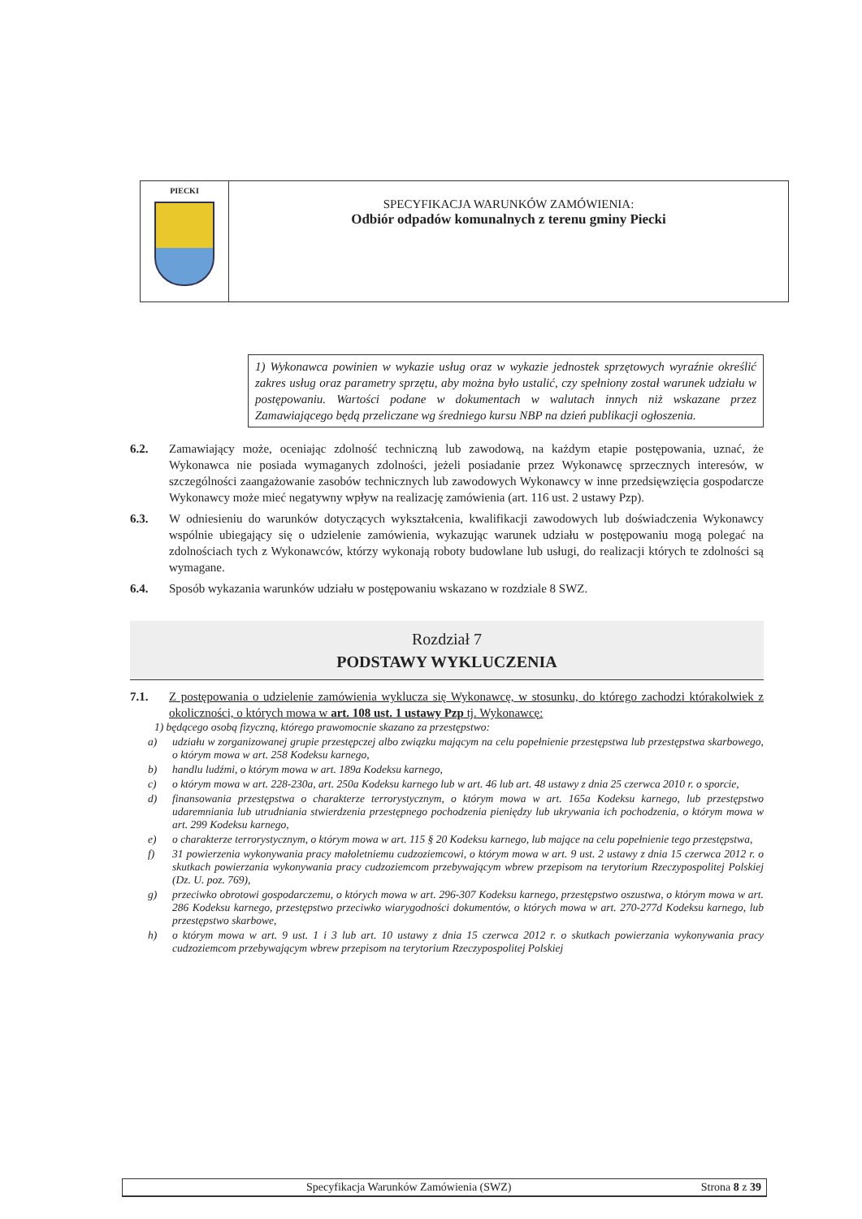PIECKI
SPECYFIKACJA WARUNKÓW ZAMÓWIENIA:
Odbiór odpadów komunalnych z terenu gminy Piecki
1) Wykonawca powinien w wykazie usług oraz w wykazie jednostek sprzętowych wyraźnie określić zakres usług oraz parametry sprzętu, aby można było ustalić, czy spełniony został warunek udziału w postępowaniu. Wartości podane w dokumentach w walutach innych niż wskazane przez Zamawiającego będą przeliczane wg średniego kursu NBP na dzień publikacji ogłoszenia.
6.2. Zamawiający może, oceniając zdolność techniczną lub zawodową, na każdym etapie postępowania, uznać, że Wykonawca nie posiada wymaganych zdolności, jeżeli posiadanie przez Wykonawcę sprzecznych interesów, w szczególności zaangażowanie zasobów technicznych lub zawodowych Wykonawcy w inne przedsięwzięcia gospodarcze Wykonawcy może mieć negatywny wpływ na realizację zamówienia (art. 116 ust. 2 ustawy Pzp).
6.3. W odniesieniu do warunków dotyczących wykształcenia, kwalifikacji zawodowych lub doświadczenia Wykonawcy wspólnie ubiegający się o udzielenie zamówienia, wykazując warunek udziału w postępowaniu mogą polegać na zdolnościach tych z Wykonawców, którzy wykonają roboty budowlane lub usługi, do realizacji których te zdolności są wymagane.
6.4. Sposób wykazania warunków udziału w postępowaniu wskazano w rozdziale 8 SWZ.
Rozdział 7
PODSTAWY WYKLUCZENIA
7.1. Z postępowania o udzielenie zamówienia wyklucza się Wykonawcę, w stosunku, do którego zachodzi którakolwiek z okoliczności, o których mowa w art. 108 ust. 1 ustawy Pzp tj. Wykonawcę:
1) będącego osobą fizyczną, którego prawomocnie skazano za przestępstwo:
a) udziału w zorganizowanej grupie przestępczej albo związku mającym na celu popełnienie przestępstwa lub przestępstwa skarbowego, o którym mowa w art. 258 Kodeksu karnego,
b) handlu ludźmi, o którym mowa w art. 189a Kodeksu karnego,
c) o którym mowa w art. 228-230a, art. 250a Kodeksu karnego lub w art. 46 lub art. 48 ustawy z dnia 25 czerwca 2010 r. o sporcie,
d) finansowania przestępstwa o charakterze terrorystycznym, o którym mowa w art. 165a Kodeksu karnego, lub przestępstwo udaremniania lub utrudniania stwierdzenia przestępnego pochodzenia pieniędzy lub ukrywania ich pochodzenia, o którym mowa w art. 299 Kodeksu karnego,
e) o charakterze terrorystycznym, o którym mowa w art. 115 § 20 Kodeksu karnego, lub mające na celu popełnienie tego przestępstwa,
f) 31 powierzenia wykonywania pracy małoletniemu cudzoziemcowi, o którym mowa w art. 9 ust. 2 ustawy z dnia 15 czerwca 2012 r. o skutkach powierzania wykonywania pracy cudzoziemcom przebywającym wbrew przepisom na terytorium Rzeczypospolitej Polskiej (Dz. U. poz. 769),
g) przeciwko obrotowi gospodarczemu, o których mowa w art. 296-307 Kodeksu karnego, przestępstwo oszustwa, o którym mowa w art. 286 Kodeksu karnego, przestępstwo przeciwko wiarygodności dokumentów, o których mowa w art. 270-277d Kodeksu karnego, lub przestępstwo skarbowe,
h) o którym mowa w art. 9 ust. 1 i 3 lub art. 10 ustawy z dnia 15 czerwca 2012 r. o skutkach powierzania wykonywania pracy cudzoziemcom przebywającym wbrew przepisom na terytorium Rzeczypospolitej Polskiej
Specyfikacja Warunków Zamówienia (SWZ) Strona 8 z 39